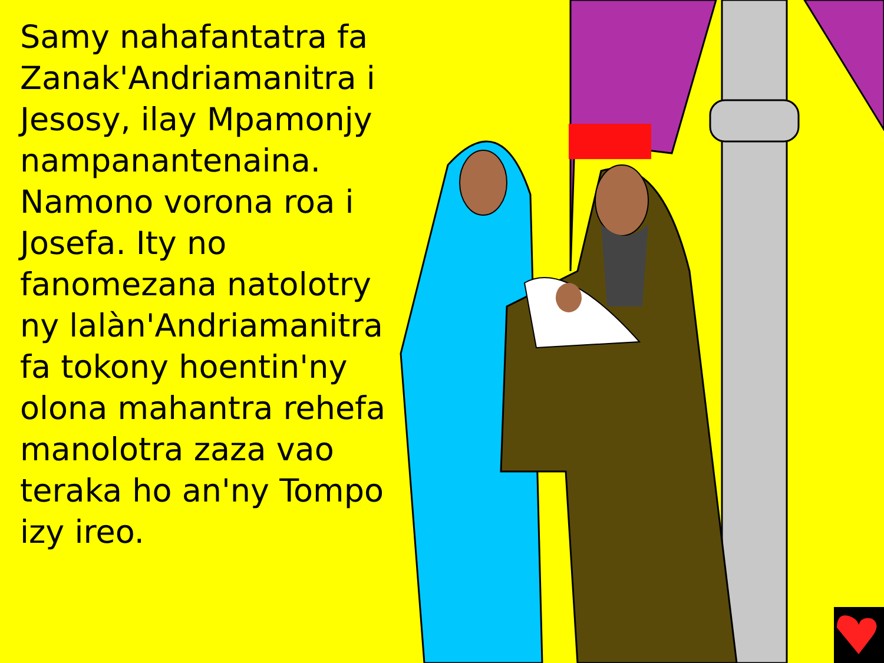Samy nahafantatra fa Zanak'Andriamanitra i Jesosy, ilay Mpamonjy nampanantenaina. Namono vorona roa i Josefa. Ity no fanomezana natolotry ny lalàn'Andriamanitra fa tokony hoentin'ny olona mahantra rehefa manolotra zaza vao teraka ho an'ny Tompo izy ireo.